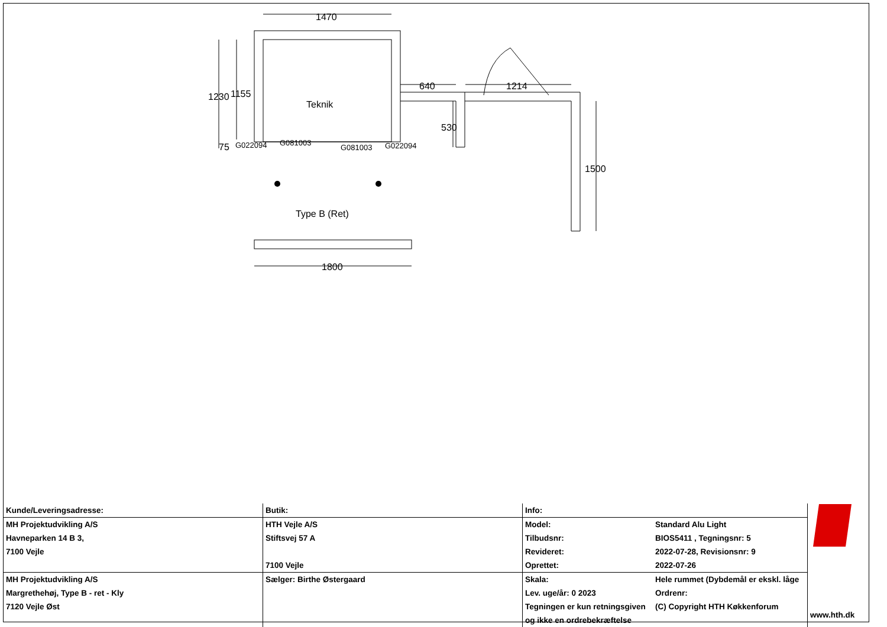1470
Teknik
1230
1155
75
G022094
G081003
G081003
G022094
640
1214
530
1500
Type B (Ret)
1800
| Kunde/Leveringsadresse: | Butik: | Info: | | www.hth.dk |
| MH Projektudvikling A/S | HTH Vejle A/S | Model: | Standard Alu Light | |
| Havneparken 14 B 3, | Stiftsvej 57 A | Tilbudsnr: | BIOS5411 , Tegningsnr: 5 | |
| 7100 Vejle | | Revideret: | 2022-07-28, Revisionsnr: 9 | |
| | 7100 Vejle | Oprettet: | 2022-07-26 | |
| MH Projektudvikling A/S | Sælger: Birthe Østergaard | Skala: | Hele rummet (Dybdemål er ekskl. låge | |
| Margrethehøj, Type B - ret - Kly | | Lev. uge/år: 0 2023 | Ordrenr: | |
| 7120 Vejle Øst | | Tegningen er kun retningsgiven | (C) Copyright HTH Køkkenforum | |
| | | og ikke en ordrebekræftelse | | |